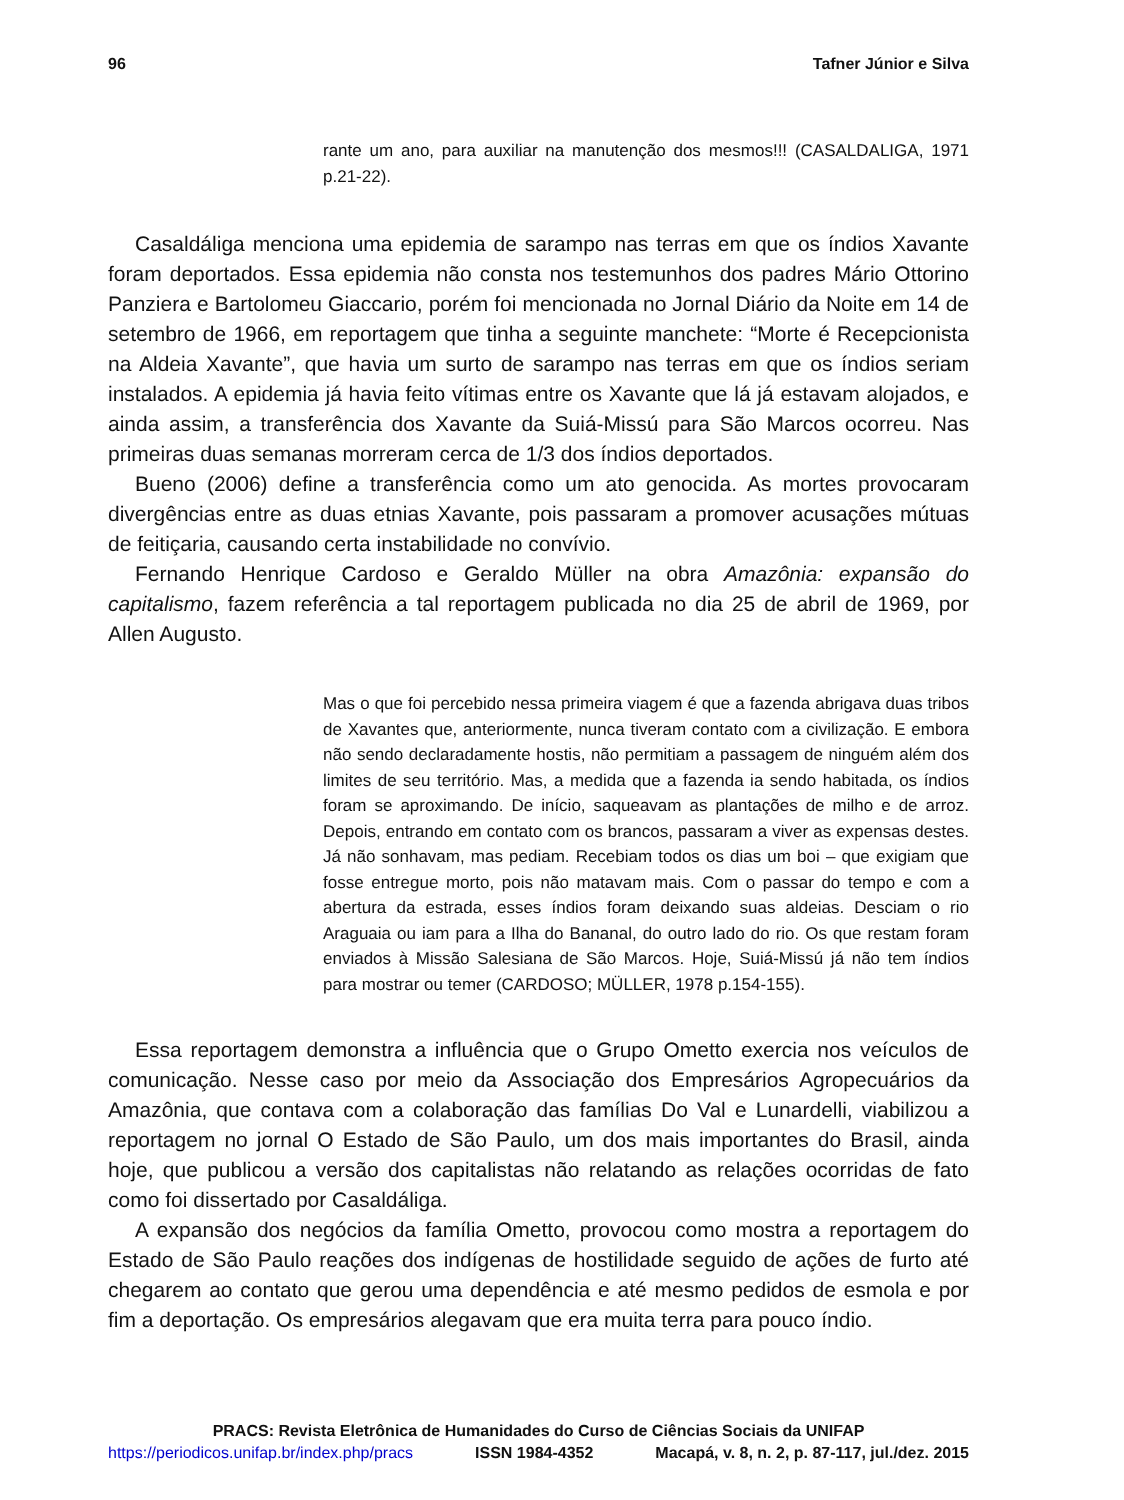96 Tafner Júnior e Silva
rante um ano, para auxiliar na manutenção dos mesmos!!! (CASALDALIGA, 1971 p.21-22).
Casaldáliga menciona uma epidemia de sarampo nas terras em que os índios Xavante foram deportados. Essa epidemia não consta nos testemunhos dos padres Mário Ottorino Panziera e Bartolomeu Giaccario, porém foi mencionada no Jornal Diário da Noite em 14 de setembro de 1966, em reportagem que tinha a seguinte manchete: “Morte é Recepcionista na Aldeia Xavante”, que havia um surto de sarampo nas terras em que os índios seriam instalados. A epidemia já havia feito vítimas entre os Xavante que lá já estavam alojados, e ainda assim, a transferência dos Xavante da Suiá-Missú para São Marcos ocorreu. Nas primeiras duas semanas morreram cerca de 1/3 dos índios deportados.
Bueno (2006) define a transferência como um ato genocida. As mortes provocaram divergências entre as duas etnias Xavante, pois passaram a promover acusações mútuas de feitiçaria, causando certa instabilidade no convívio.
Fernando Henrique Cardoso e Geraldo Müller na obra Amazônia: expansão do capitalismo, fazem referência a tal reportagem publicada no dia 25 de abril de 1969, por Allen Augusto.
Mas o que foi percebido nessa primeira viagem é que a fazenda abrigava duas tribos de Xavantes que, anteriormente, nunca tiveram contato com a civilização. E embora não sendo declaradamente hostis, não permitiam a passagem de ninguém além dos limites de seu território. Mas, a medida que a fazenda ia sendo habitada, os índios foram se aproximando. De início, saqueavam as plantações de milho e de arroz. Depois, entrando em contato com os brancos, passaram a viver as expensas destes. Já não sonhavam, mas pediam. Recebiam todos os dias um boi – que exigiam que fosse entregue morto, pois não matavam mais. Com o passar do tempo e com a abertura da estrada, esses índios foram deixando suas aldeias. Desciam o rio Araguaia ou iam para a Ilha do Bananal, do outro lado do rio. Os que restam foram enviados à Missão Salesiana de São Marcos. Hoje, Suiá-Missú já não tem índios para mostrar ou temer (CARDOSO; MÜLLER, 1978 p.154-155).
Essa reportagem demonstra a influência que o Grupo Ometto exercia nos veículos de comunicação. Nesse caso por meio da Associação dos Empresários Agropecuários da Amazônia, que contava com a colaboração das famílias Do Val e Lunardelli, viabilizou a reportagem no jornal O Estado de São Paulo, um dos mais importantes do Brasil, ainda hoje, que publicou a versão dos capitalistas não relatando as relações ocorridas de fato como foi dissertado por Casaldáliga.
A expansão dos negócios da família Ometto, provocou como mostra a reportagem do Estado de São Paulo reações dos indígenas de hostilidade seguido de ações de furto até chegarem ao contato que gerou uma dependência e até mesmo pedidos de esmola e por fim a deportação. Os empresários alegavam que era muita terra para pouco índio.
PRACS: Revista Eletrônica de Humanidades do Curso de Ciências Sociais da UNIFAP
https://periodicos.unifap.br/index.php/pracs ISSN 1984-4352 Macapá, v. 8, n. 2, p. 87-117, jul./dez. 2015